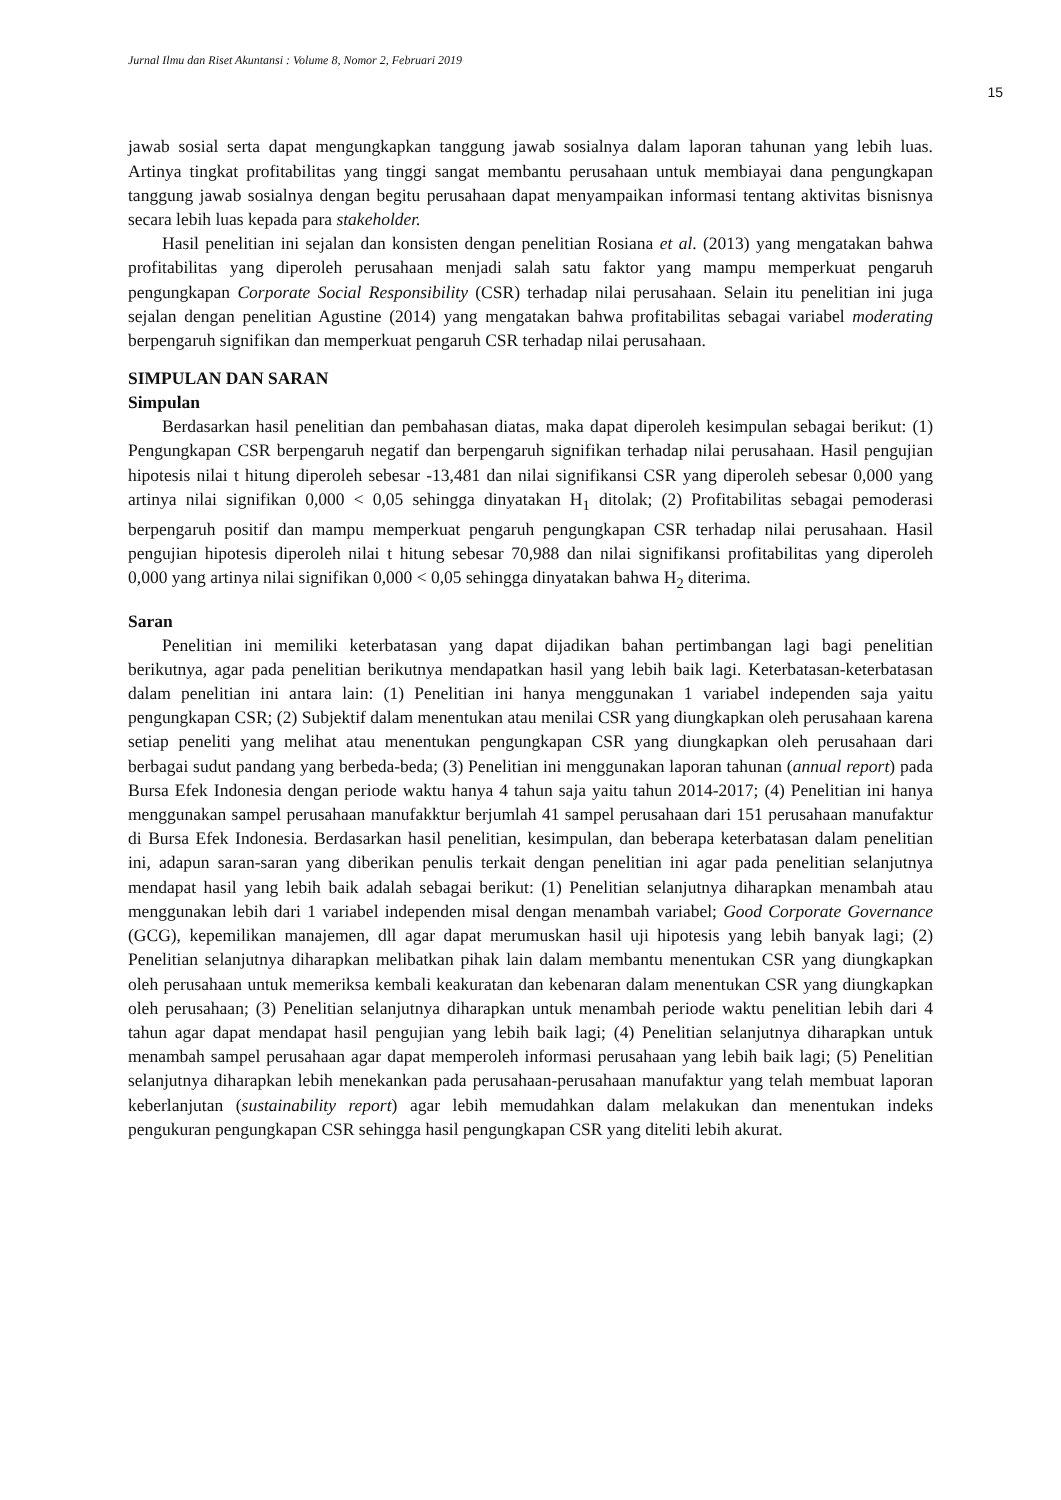Jurnal Ilmu dan Riset Akuntansi : Volume 8, Nomor 2, Februari 2019
15
jawab sosial serta dapat mengungkapkan tanggung jawab sosialnya dalam laporan tahunan yang lebih luas. Artinya tingkat profitabilitas yang tinggi sangat membantu perusahaan untuk membiayai dana pengungkapan tanggung jawab sosialnya dengan begitu perusahaan dapat menyampaikan informasi tentang aktivitas bisnisnya secara lebih luas kepada para stakeholder.
Hasil penelitian ini sejalan dan konsisten dengan penelitian Rosiana et al. (2013) yang mengatakan bahwa profitabilitas yang diperoleh perusahaan menjadi salah satu faktor yang mampu memperkuat pengaruh pengungkapan Corporate Social Responsibility (CSR) terhadap nilai perusahaan. Selain itu penelitian ini juga sejalan dengan penelitian Agustine (2014) yang mengatakan bahwa profitabilitas sebagai variabel moderating berpengaruh signifikan dan memperkuat pengaruh CSR terhadap nilai perusahaan.
SIMPULAN DAN SARAN
Simpulan
Berdasarkan hasil penelitian dan pembahasan diatas, maka dapat diperoleh kesimpulan sebagai berikut: (1) Pengungkapan CSR berpengaruh negatif dan berpengaruh signifikan terhadap nilai perusahaan. Hasil pengujian hipotesis nilai t hitung diperoleh sebesar -13,481 dan nilai signifikansi CSR yang diperoleh sebesar 0,000 yang artinya nilai signifikan 0,000 < 0,05 sehingga dinyatakan H<sub>1</sub> ditolak; (2) Profitabilitas sebagai pemoderasi berpengaruh positif dan mampu memperkuat pengaruh pengungkapan CSR terhadap nilai perusahaan. Hasil pengujian hipotesis diperoleh nilai t hitung sebesar 70,988 dan nilai signifikansi profitabilitas yang diperoleh 0,000 yang artinya nilai signifikan 0,000 < 0,05 sehingga dinyatakan bahwa H<sub>2</sub> diterima.
Saran
Penelitian ini memiliki keterbatasan yang dapat dijadikan bahan pertimbangan lagi bagi penelitian berikutnya, agar pada penelitian berikutnya mendapatkan hasil yang lebih baik lagi. Keterbatasan-keterbatasan dalam penelitian ini antara lain: (1) Penelitian ini hanya menggunakan 1 variabel independen saja yaitu pengungkapan CSR; (2) Subjektif dalam menentukan atau menilai CSR yang diungkapkan oleh perusahaan karena setiap peneliti yang melihat atau menentukan pengungkapan CSR yang diungkapkan oleh perusahaan dari berbagai sudut pandang yang berbeda-beda; (3) Penelitian ini menggunakan laporan tahunan (annual report) pada Bursa Efek Indonesia dengan periode waktu hanya 4 tahun saja yaitu tahun 2014-2017; (4) Penelitian ini hanya menggunakan sampel perusahaan manufakktur berjumlah 41 sampel perusahaan dari 151 perusahaan manufaktur di Bursa Efek Indonesia. Berdasarkan hasil penelitian, kesimpulan, dan beberapa keterbatasan dalam penelitian ini, adapun saran-saran yang diberikan penulis terkait dengan penelitian ini agar pada penelitian selanjutnya mendapat hasil yang lebih baik adalah sebagai berikut: (1) Penelitian selanjutnya diharapkan menambah atau menggunakan lebih dari 1 variabel independen misal dengan menambah variabel; Good Corporate Governance (GCG), kepemilikan manajemen, dll agar dapat merumuskan hasil uji hipotesis yang lebih banyak lagi; (2) Penelitian selanjutnya diharapkan melibatkan pihak lain dalam membantu menentukan CSR yang diungkapkan oleh perusahaan untuk memeriksa kembali keakuratan dan kebenaran dalam menentukan CSR yang diungkapkan oleh perusahaan; (3) Penelitian selanjutnya diharapkan untuk menambah periode waktu penelitian lebih dari 4 tahun agar dapat mendapat hasil pengujian yang lebih baik lagi; (4) Penelitian selanjutnya diharapkan untuk menambah sampel perusahaan agar dapat memperoleh informasi perusahaan yang lebih baik lagi; (5) Penelitian selanjutnya diharapkan lebih menekankan pada perusahaan-perusahaan manufaktur yang telah membuat laporan keberlanjutan (sustainability report) agar lebih memudahkan dalam melakukan dan menentukan indeks pengukuran pengungkapan CSR sehingga hasil pengungkapan CSR yang diteliti lebih akurat.